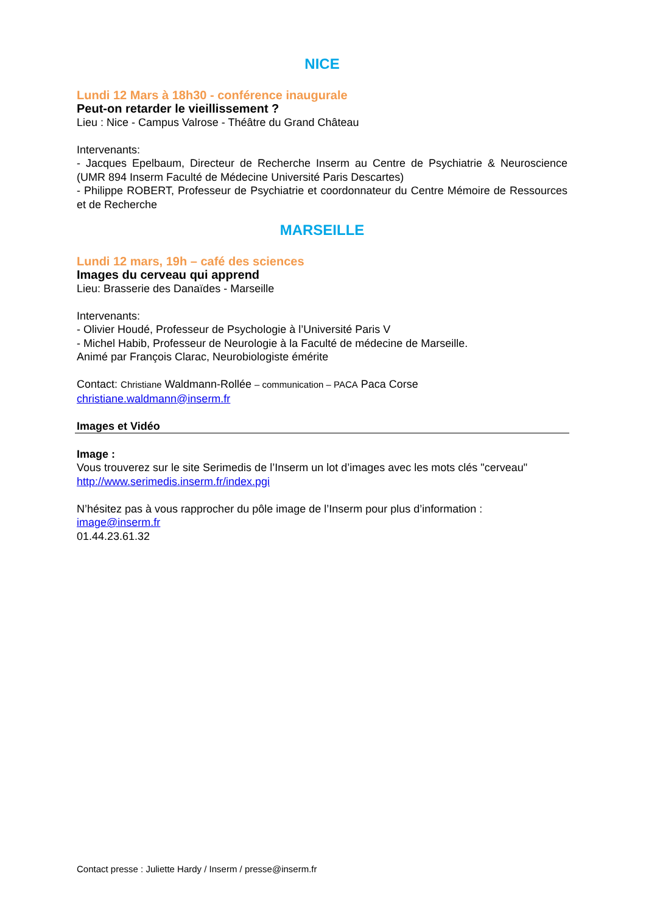NICE
Lundi 12 Mars à 18h30 - conférence inaugurale
Peut-on retarder le vieillissement ?
Lieu : Nice - Campus Valrose - Théâtre du Grand Château
Intervenants:
- Jacques Epelbaum, Directeur de Recherche Inserm au Centre de Psychiatrie & Neuroscience (UMR 894 Inserm Faculté de Médecine Université Paris Descartes)
- Philippe ROBERT, Professeur de Psychiatrie et coordonnateur du Centre Mémoire de Ressources et de Recherche
MARSEILLE
Lundi 12 mars, 19h – café des sciences
Images du cerveau qui apprend
Lieu: Brasserie des Danaïdes - Marseille
Intervenants:
- Olivier Houdé, Professeur de Psychologie à l’Université Paris V
- Michel Habib, Professeur de Neurologie à la Faculté de médecine de Marseille.
Animé par François Clarac, Neurobiologiste émérite
Contact: Christiane Waldmann-Rollée – communication – PACA Paca Corse
christiane.waldmann@inserm.fr
Images et Vidéo
Image :
Vous trouverez sur le site Serimedis de l’Inserm un lot d’images avec les mots clés "cerveau"
http://www.serimedis.inserm.fr/index.pgi
N’hésitez pas à vous rapprocher du pôle image de l’Inserm pour plus d’information :
image@inserm.fr
01.44.23.61.32
Contact presse : Juliette Hardy / Inserm / presse@inserm.fr